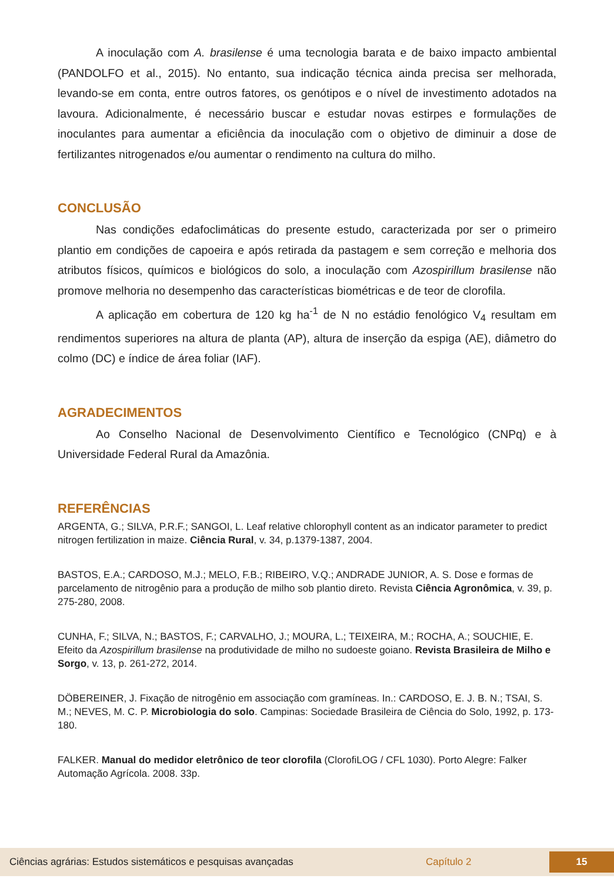A inoculação com A. brasilense é uma tecnologia barata e de baixo impacto ambiental (PANDOLFO et al., 2015). No entanto, sua indicação técnica ainda precisa ser melhorada, levando-se em conta, entre outros fatores, os genótipos e o nível de investimento adotados na lavoura. Adicionalmente, é necessário buscar e estudar novas estirpes e formulações de inoculantes para aumentar a eficiência da inoculação com o objetivo de diminuir a dose de fertilizantes nitrogenados e/ou aumentar o rendimento na cultura do milho.
CONCLUSÃO
Nas condições edafoclimáticas do presente estudo, caracterizada por ser o primeiro plantio em condições de capoeira e após retirada da pastagem e sem correção e melhoria dos atributos físicos, químicos e biológicos do solo, a inoculação com Azospirillum brasilense não promove melhoria no desempenho das características biométricas e de teor de clorofila.
A aplicação em cobertura de 120 kg ha<sup>-1</sup> de N no estádio fenológico V<sub>4</sub> resultam em rendimentos superiores na altura de planta (AP), altura de inserção da espiga (AE), diâmetro do colmo (DC) e índice de área foliar (IAF).
AGRADECIMENTOS
Ao Conselho Nacional de Desenvolvimento Científico e Tecnológico (CNPq) e à Universidade Federal Rural da Amazônia.
REFERÊNCIAS
ARGENTA, G.; SILVA, P.R.F.; SANGOI, L. Leaf relative chlorophyll content as an indicator parameter to predict nitrogen fertilization in maize. Ciência Rural, v. 34, p.1379-1387, 2004.
BASTOS, E.A.; CARDOSO, M.J.; MELO, F.B.; RIBEIRO, V.Q.; ANDRADE JUNIOR, A. S. Dose e formas de parcelamento de nitrogênio para a produção de milho sob plantio direto. Revista Ciência Agronômica, v. 39, p. 275-280, 2008.
CUNHA, F.; SILVA, N.; BASTOS, F.; CARVALHO, J.; MOURA, L.; TEIXEIRA, M.; ROCHA, A.; SOUCHIE, E. Efeito da Azospirillum brasilense na produtividade de milho no sudoeste goiano. Revista Brasileira de Milho e Sorgo, v. 13, p. 261-272, 2014.
DÖBEREINER, J. Fixação de nitrogênio em associação com gramíneas. In.: CARDOSO, E. J. B. N.; TSAI, S. M.; NEVES, M. C. P. Microbiologia do solo. Campinas: Sociedade Brasileira de Ciência do Solo, 1992, p. 173-180.
FALKER. Manual do medidor eletrônico de teor clorofila (ClorofiLOG / CFL 1030). Porto Alegre: Falker Automação Agrícola. 2008. 33p.
Ciências agrárias: Estudos sistemáticos e pesquisas avançadas Capítulo 2 15